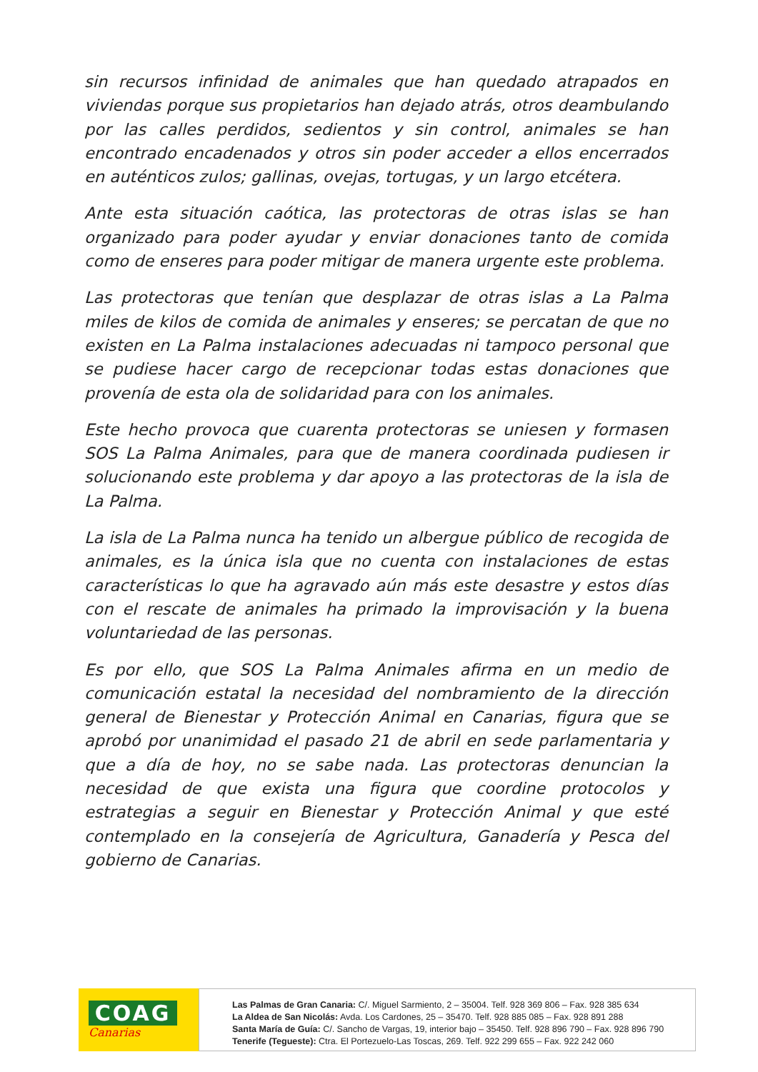sin recursos infinidad de animales que han quedado atrapados en viviendas porque sus propietarios han dejado atrás, otros deambulando por las calles perdidos, sedientos y sin control, animales se han encontrado encadenados y otros sin poder acceder a ellos encerrados en auténticos zulos; gallinas, ovejas, tortugas, y un largo etcétera.
Ante esta situación caótica, las protectoras de otras islas se han organizado para poder ayudar y enviar donaciones tanto de comida como de enseres para poder mitigar de manera urgente este problema.
Las protectoras que tenían que desplazar de otras islas a La Palma miles de kilos de comida de animales y enseres; se percatan de que no existen en La Palma instalaciones adecuadas ni tampoco personal que se pudiese hacer cargo de recepcionar todas estas donaciones que provenía de esta ola de solidaridad para con los animales.
Este hecho provoca que cuarenta protectoras se uniesen y formasen SOS La Palma Animales, para que de manera coordinada pudiesen ir solucionando este problema y dar apoyo a las protectoras de la isla de La Palma.
La isla de La Palma nunca ha tenido un albergue público de recogida de animales, es la única isla que no cuenta con instalaciones de estas características lo que ha agravado aún más este desastre y estos días con el rescate de animales ha primado la improvisación y la buena voluntariedad de las personas.
Es por ello, que SOS La Palma Animales afirma en un medio de comunicación estatal la necesidad del nombramiento de la dirección general de Bienestar y Protección Animal en Canarias, figura que se aprobó por unanimidad el pasado 21 de abril en sede parlamentaria y que a día de hoy, no se sabe nada. Las protectoras denuncian la necesidad de que exista una figura que coordine protocolos y estrategias a seguir en Bienestar y Protección Animal y que esté contemplado en la consejería de Agricultura, Ganadería y Pesca del gobierno de Canarias.
COAG
Canarias
Las Palmas de Gran Canaria: C/. Miguel Sarmiento, 2 – 35004. Telf. 928 369 806 – Fax. 928 385 634
La Aldea de San Nicolás: Avda. Los Cardones, 25 – 35470. Telf. 928 885 085 – Fax. 928 891 288
Santa María de Guía: C/. Sancho de Vargas, 19, interior bajo – 35450. Telf. 928 896 790 – Fax. 928 896 790
Tenerife (Tegueste): Ctra. El Portezuelo-Las Toscas, 269. Telf. 922 299 655 – Fax. 922 242 060